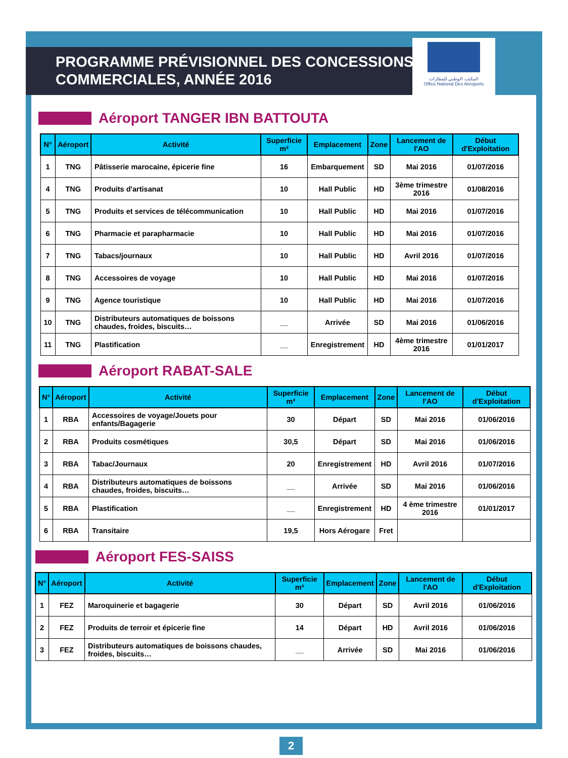المكتب الوطني للمطارات
Office National Des Aéroports
PROGRAMME PRÉVISIONNEL DES CONCESSIONS
COMMERCIALES, ANNÉE 2016
Aéroport TANGER IBN BATTOUTA
| N° | Aéroport | Activité | Superficie m² | Emplacement | Zone | Lancement de l'AO | Début d'Exploitation |
| --- | --- | --- | --- | --- | --- | --- | --- |
| 1 | TNG | Pâtisserie marocaine, épicerie fine | 16 | Embarquement | SD | Mai 2016 | 01/07/2016 |
| 4 | TNG | Produits d'artisanat | 10 | Hall Public | HD | 3ème trimestre 2016 | 01/08/2016 |
| 5 | TNG | Produits et services de télécommunication | 10 | Hall Public | HD | Mai 2016 | 01/07/2016 |
| 6 | TNG | Pharmacie et parapharmacie | 10 | Hall Public | HD | Mai 2016 | 01/07/2016 |
| 7 | TNG | Tabacs/journaux | 10 | Hall Public | HD | Avril 2016 | 01/07/2016 |
| 8 | TNG | Accessoires de voyage | 10 | Hall Public | HD | Mai 2016 | 01/07/2016 |
| 9 | TNG | Agence touristique | 10 | Hall Public | HD | Mai 2016 | 01/07/2016 |
| 10 | TNG | Distributeurs automatiques de boissons chaudes, froides, biscuits… | __ | Arrivée | SD | Mai 2016 | 01/06/2016 |
| 11 | TNG | Plastification | __ | Enregistrement | HD | 4ème trimestre 2016 | 01/01/2017 |
Aéroport RABAT-SALE
| N° | Aéroport | Activité | Superficie m² | Emplacement | Zone | Lancement de l'AO | Début d'Exploitation |
| --- | --- | --- | --- | --- | --- | --- | --- |
| 1 | RBA | Accessoires de voyage/Jouets pour enfants/Bagagerie | 30 | Départ | SD | Mai 2016 | 01/06/2016 |
| 2 | RBA | Produits cosmétiques | 30,5 | Départ | SD | Mai 2016 | 01/06/2016 |
| 3 | RBA | Tabac/Journaux | 20 | Enregistrement | HD | Avril 2016 | 01/07/2016 |
| 4 | RBA | Distributeurs automatiques de boissons chaudes, froides, biscuits… | __ | Arrivée | SD | Mai 2016 | 01/06/2016 |
| 5 | RBA | Plastification | __ | Enregistrement | HD | 4 ème trimestre 2016 | 01/01/2017 |
| 6 | RBA | Transitaire | 19,5 | Hors Aérogare | Fret | | |
Aéroport FES-SAISS
| N° | Aéroport | Activité | Superficie m² | Emplacement | Zone | Lancement de l'AO | Début d'Exploitation |
| --- | --- | --- | --- | --- | --- | --- | --- |
| 1 | FEZ | Maroquinerie et bagagerie | 30 | Départ | SD | Avril 2016 | 01/06/2016 |
| 2 | FEZ | Produits de terroir et épicerie fine | 14 | Départ | HD | Avril 2016 | 01/06/2016 |
| 3 | FEZ | Distributeurs automatiques de boissons chaudes, froides, biscuits… | __ | Arrivée | SD | Mai 2016 | 01/06/2016 |
2